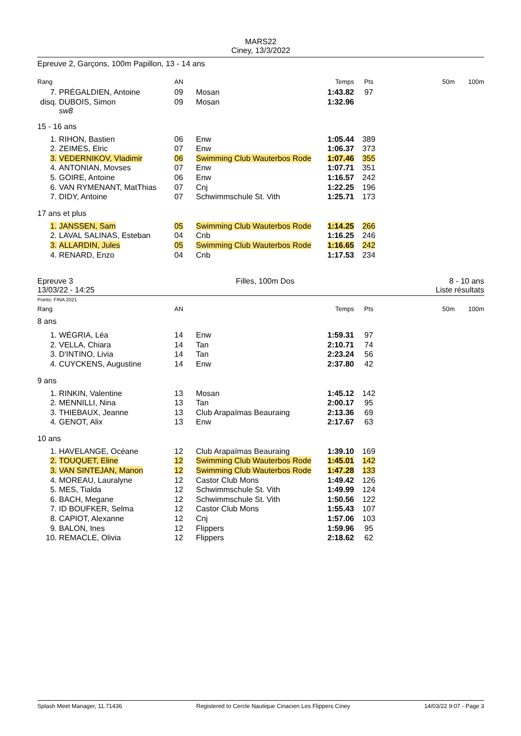MARS22
Ciney, 13/3/2022
Epreuve 2, Garçons, 100m Papillon, 13 - 14 ans
| Rang | | AN | | Temps | Pts | 50m | 100m |
| --- | --- | --- | --- | --- | --- | --- | --- |
| 7. | PRÉGALDIEN, Antoine | 09 | Mosan | 1:43.82 | 97 | | |
| disq. | DUBOIS, Simon sw8 | 09 | Mosan | 1:32.96 | | | |
15 - 16 ans
| 1. | RIHON, Bastien | 06 | Enw | 1:05.44 | 389 | |
| 2. | ZEIMES, Elric | 07 | Enw | 1:06.37 | 373 | |
| 3. | VEDERNIKOV, Vladimir | 06 | Swimming Club Wauterbos Rode | 1:07.46 | 355 | |
| 4. | ANTONIAN, Movses | 07 | Enw | 1:07.71 | 351 | |
| 5. | GOIRE, Antoine | 06 | Enw | 1:16.57 | 242 | |
| 6. | VAN RYMENANT, MatThias | 07 | Cnj | 1:22.25 | 196 | |
| 7. | DIDY, Antoine | 07 | Schwimmschule St. Vith | 1:25.71 | 173 | |
17 ans et plus
| 1. | JANSSEN, Sam | 05 | Swimming Club Wauterbos Rode | 1:14.25 | 266 | |
| 2. | LAVAL SALINAS, Esteban | 04 | Cnb | 1:16.25 | 246 | |
| 3. | ALLARDIN, Jules | 05 | Swimming Club Wauterbos Rode | 1:16.65 | 242 | |
| 4. | RENARD, Enzo | 04 | Cnb | 1:17.53 | 234 | |
Epreuve 3
13/03/22 - 14:25
Filles, 100m Dos 8 - 10 ans
Liste résultats
Points: FINA 2021
| Rang | | AN | | Temps | Pts | 50m | 100m |
| --- | --- | --- | --- | --- | --- | --- | --- |
8 ans
| 1. | WÉGRIA, Léa | 14 | Enw | 1:59.31 | 97 | |
| 2. | VELLA, Chiara | 14 | Tan | 2:10.71 | 74 | |
| 3. | D'INTINO, Livia | 14 | Tan | 2:23.24 | 56 | |
| 4. | CUYCKENS, Augustine | 14 | Enw | 2:37.80 | 42 | |
9 ans
| 1. | RINKIN, Valentine | 13 | Mosan | 1:45.12 | 142 | |
| 2. | MENNILLI, Nina | 13 | Tan | 2:00.17 | 95 | |
| 3. | THIEBAUX, Jeanne | 13 | Club Arapaïmas Beauraing | 2:13.36 | 69 | |
| 4. | GENOT, Alix | 13 | Enw | 2:17.67 | 63 | |
10 ans
| 1. | HAVELANGE, Océane | 12 | Club Arapaïmas Beauraing | 1:39.10 | 169 | |
| 2. | TOUQUET, Eline | 12 | Swimming Club Wauterbos Rode | 1:45.01 | 142 | |
| 3. | VAN SINTEJAN, Manon | 12 | Swimming Club Wauterbos Rode | 1:47.28 | 133 | |
| 4. | MOREAU, Lauralyne | 12 | Castor Club Mons | 1:49.42 | 126 | |
| 5. | MES, Tialda | 12 | Schwimmschule St. Vith | 1:49.99 | 124 | |
| 6. | BACH, Megane | 12 | Schwimmschule St. Vith | 1:50.56 | 122 | |
| 7. | ID BOUFKER, Selma | 12 | Castor Club Mons | 1:55.43 | 107 | |
| 8. | CAPIOT, Alexanne | 12 | Cnj | 1:57.06 | 103 | |
| 9. | BALON, Ines | 12 | Flippers | 1:59.96 | 95 | |
| 10. | REMACLE, Olivia | 12 | Flippers | 2:18.62 | 62 | |
Splash Meet Manager, 11.71436 Registered to Cercle Nautique Cinacien Les Flippers Ciney 14/03/22 9:07 - Page 3